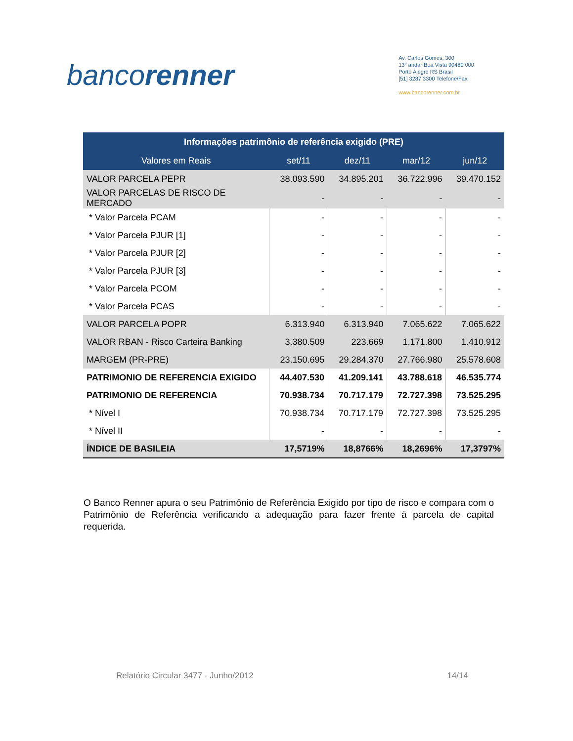bancorenner
Av. Carlos Gomes, 300
13° andar Boa Vista 90480 000
Porto Alegre RS Brasil
[51] 3287 3300 Telefone/Fax
www.bancorenner.com.br
| Informações patrimônio de referência exigido (PRE) | | | | |
| --- | --- | --- | --- | --- |
| Valores em Reais | set/11 | dez/11 | mar/12 | jun/12 |
| VALOR PARCELA PEPR | 38.093.590 | 34.895.201 | 36.722.996 | 39.470.152 |
| VALOR PARCELAS DE RISCO DE MERCADO | - | - | - | - |
| * Valor Parcela PCAM | - | - | - | - |
| * Valor Parcela PJUR [1] | - | - | - | - |
| * Valor Parcela PJUR [2] | - | - | - | - |
| * Valor Parcela PJUR [3] | - | - | - | - |
| * Valor Parcela PCOM | - | - | - | - |
| * Valor Parcela PCAS | - | - | - | - |
| VALOR PARCELA POPR | 6.313.940 | 6.313.940 | 7.065.622 | 7.065.622 |
| VALOR RBAN - Risco Carteira Banking | 3.380.509 | 223.669 | 1.171.800 | 1.410.912 |
| MARGEM (PR-PRE) | 23.150.695 | 29.284.370 | 27.766.980 | 25.578.608 |
| PATRIMONIO DE REFERENCIA EXIGIDO | 44.407.530 | 41.209.141 | 43.788.618 | 46.535.774 |
| PATRIMONIO DE REFERENCIA | 70.938.734 | 70.717.179 | 72.727.398 | 73.525.295 |
| * Nível I | 70.938.734 | 70.717.179 | 72.727.398 | 73.525.295 |
| * Nível II | - | - | - | - |
| ÍNDICE DE BASILEIA | 17,5719% | 18,8766% | 18,2696% | 17,3797% |
O Banco Renner apura o seu Patrimônio de Referência Exigido por tipo de risco e compara com o Patrimônio de Referência verificando a adequação para fazer frente à parcela de capital requerida.
Relatório Circular 3477 - Junho/2012 14/14